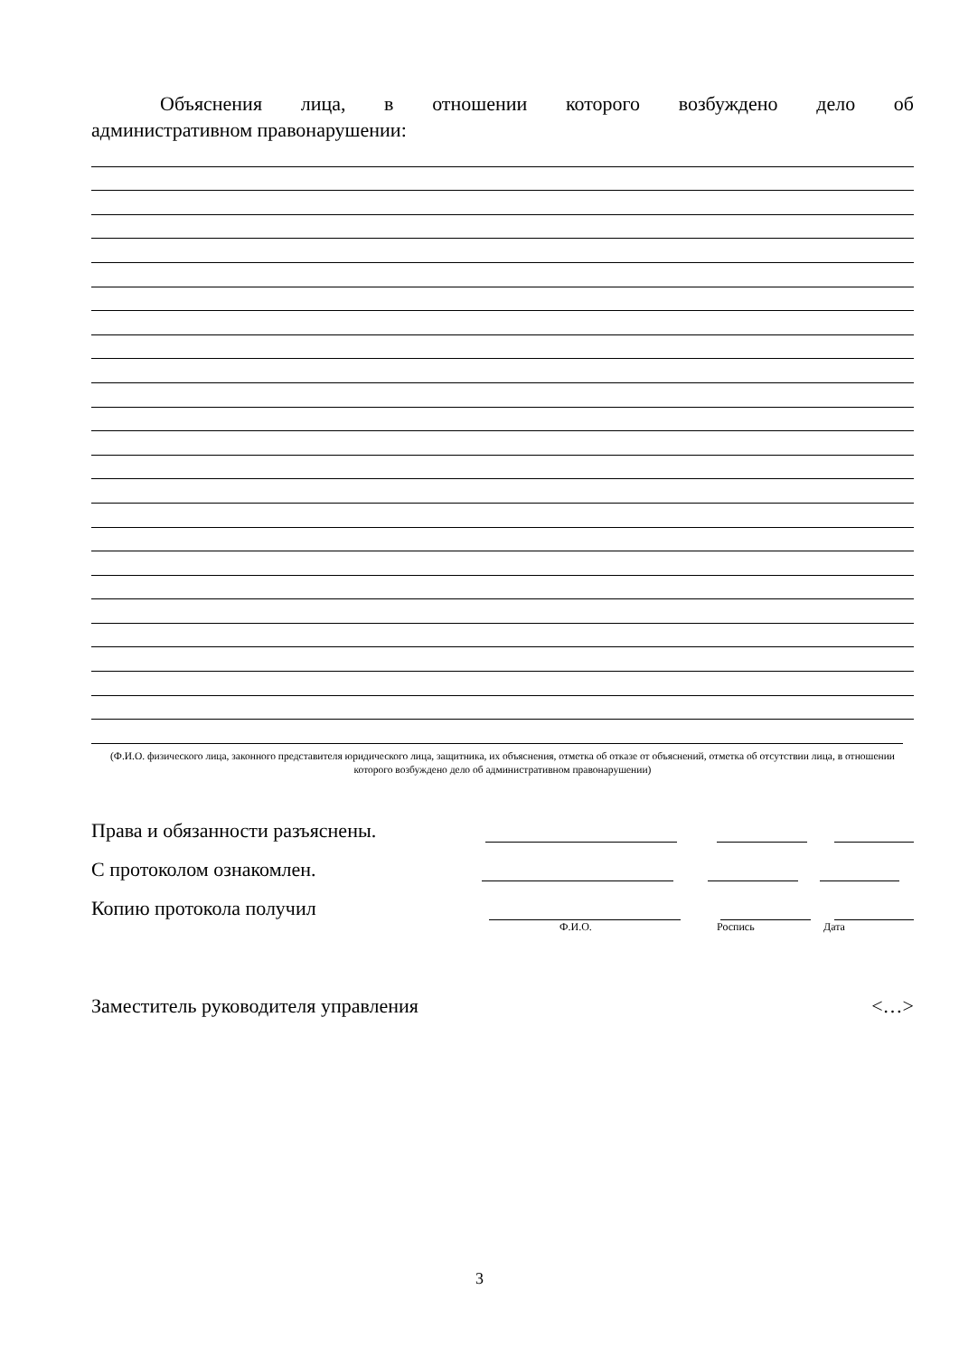Объяснения лица, в отношении которого возбуждено дело об
административном правонарушении:
(Ф.И.О. физического лица, законного представителя юридического лица, защитника, их объяснения, отметка об отказе от объяснений, отметка об отсутствии лица, в отношении которого возбуждено дело об административном правонарушении)
Права и обязанности разъяснены.
С протоколом ознакомлен.
Копию протокола получил
Ф.И.О. Роспись Дата
Заместитель руководителя управления
<…>
3